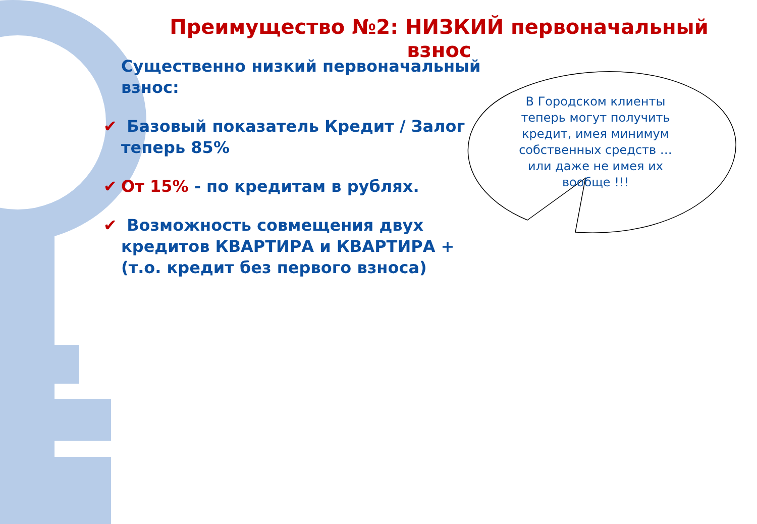Преимущество №2: НИЗКИЙ первоначальный взнос
Существенно низкий первоначальный взнос:
✔ Базовый показатель Кредит / Залог теперь 85%
✔ От 15% - по кредитам в рублях.
✔ Возможность совмещения двух кредитов КВАРТИРА и КВАРТИРА + (т.о. кредит без первого взноса)
В Городском клиенты теперь могут получить кредит, имея минимум собственных средств … или даже не имея их вообще !!!